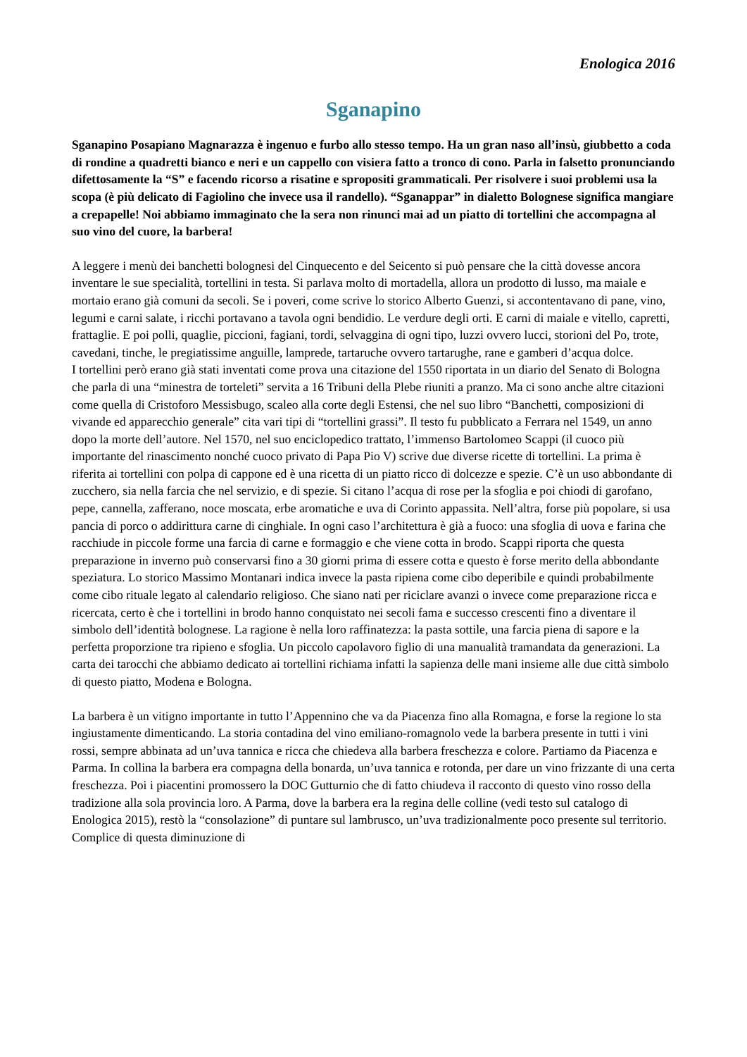Enologica 2016
Sganapino
Sganapino Posapiano Magnarazza è ingenuo e furbo allo stesso tempo. Ha un gran naso all’insù, giubbetto a coda di rondine a quadretti bianco e neri e un cappello con visiera fatto a tronco di cono. Parla in falsetto pronunciando difettosamente la “S” e facendo ricorso a risatine e spropositi grammaticali. Per risolvere i suoi problemi usa la scopa (è più delicato di Fagiolino che invece usa il randello). “Sganappar” in dialetto Bolognese significa mangiare a crepapelle! Noi abbiamo immaginato che la sera non rinunci mai ad un piatto di tortellini che accompagna al suo vino del cuore, la barbera!
A leggere i menù dei banchetti bolognesi del Cinquecento e del Seicento si può pensare che la città dovesse ancora inventare le sue specialità, tortellini in testa. Si parlava molto di mortadella, allora un prodotto di lusso, ma maiale e mortaio erano già comuni da secoli. Se i poveri, come scrive lo storico Alberto Guenzi, si accontentavano di pane, vino, legumi e carni salate, i ricchi portavano a tavola ogni bendidio. Le verdure degli orti. E carni di maiale e vitello, capretti, frattaglie. E poi polli, quaglie, piccioni, fagiani, tordi, selvaggina di ogni tipo, luzzi ovvero lucci, storioni del Po, trote, cavedani, tinche, le pregiatissime anguille, lamprede, tartaruche ovvero tartarughe, rane e gamberi d’acqua dolce.
I tortellini però erano già stati inventati come prova una citazione del 1550 riportata in un diario del Senato di Bologna che parla di una “minestra de torteleti” servita a 16 Tribuni della Plebe riuniti a pranzo. Ma ci sono anche altre citazioni come quella di Cristoforo Messisbugo, scaleo alla corte degli Estensi, che nel suo libro “Banchetti, composizioni di vivande ed apparecchio generale” cita vari tipi di “tortellini grassi”. Il testo fu pubblicato a Ferrara nel 1549, un anno dopo la morte dell’autore. Nel 1570, nel suo enciclopedico trattato, l’immenso Bartolomeo Scappi (il cuoco più importante del rinascimento nonché cuoco privato di Papa Pio V) scrive due diverse ricette di tortellini. La prima è riferita ai tortellini con polpa di cappone ed è una ricetta di un piatto ricco di dolcezze e spezie. C’è un uso abbondante di zucchero, sia nella farcia che nel servizio, e di spezie. Si citano l’acqua di rose per la sfoglia e poi chiodi di garofano, pepe, cannella, zafferano, noce moscata, erbe aromatiche e uva di Corinto appassita. Nell’altra, forse più popolare, si usa pancia di porco o addirittura carne di cinghiale. In ogni caso l’architettura è già a fuoco: una sfoglia di uova e farina che racchiude in piccole forme una farcia di carne e formaggio e che viene cotta in brodo. Scappi riporta che questa preparazione in inverno può conservarsi fino a 30 giorni prima di essere cotta e questo è forse merito della abbondante speziatura. Lo storico Massimo Montanari indica invece la pasta ripiena come cibo deperibile e quindi probabilmente come cibo rituale legato al calendario religioso. Che siano nati per riciclare avanzi o invece come preparazione ricca e ricercata, certo è che i tortellini in brodo hanno conquistato nei secoli fama e successo crescenti fino a diventare il simbolo dell’identità bolognese. La ragione è nella loro raffinatezza: la pasta sottile, una farcia piena di sapore e la perfetta proporzione tra ripieno e sfoglia. Un piccolo capolavoro figlio di una manualità tramandata da generazioni. La carta dei tarocchi che abbiamo dedicato ai tortellini richiama infatti la sapienza delle mani insieme alle due città simbolo di questo piatto, Modena e Bologna.
La barbera è un vitigno importante in tutto l’Appennino che va da Piacenza fino alla Romagna, e forse la regione lo sta ingiustamente dimenticando. La storia contadina del vino emiliano-romagnolo vede la barbera presente in tutti i vini rossi, sempre abbinata ad un’uva tannica e ricca che chiedeva alla barbera freschezza e colore. Partiamo da Piacenza e Parma. In collina la barbera era compagna della bonarda, un’uva tannica e rotonda, per dare un vino frizzante di una certa freschezza. Poi i piacentini promossero la DOC Gutturnio che di fatto chiudeva il racconto di questo vino rosso della tradizione alla sola provincia loro. A Parma, dove la barbera era la regina delle colline (vedi testo sul catalogo di Enologica 2015), restò la “consolazione” di puntare sul lambrusco, un’uva tradizionalmente poco presente sul territorio. Complice di questa diminuzione di